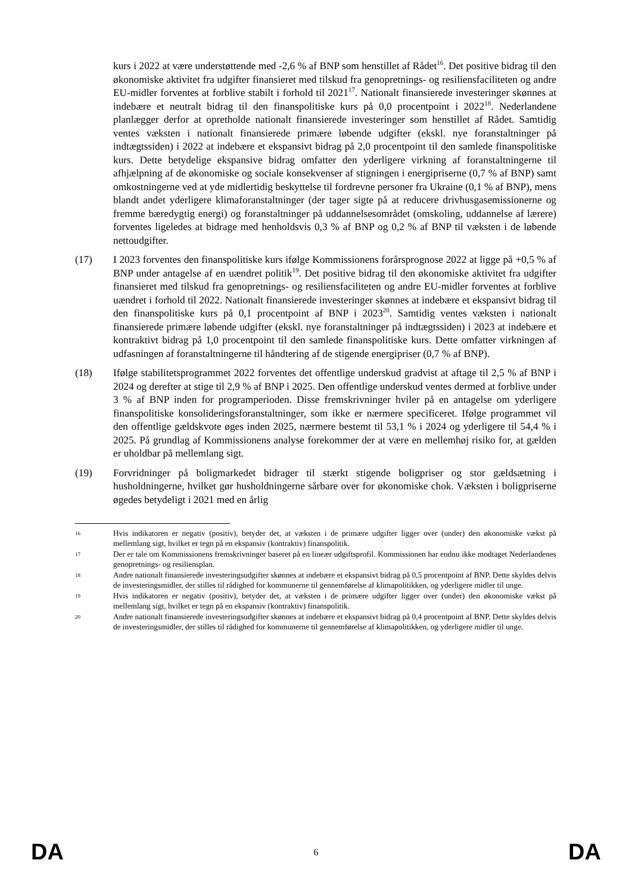kurs i 2022 at være understøttende med -2,6 % af BNP som henstillet af Rådet<sup>16</sup>. Det positive bidrag til den økonomiske aktivitet fra udgifter finansieret med tilskud fra genopretnings- og resiliensfaciliteten og andre EU-midler forventes at forblive stabilt i forhold til 2021<sup>17</sup>. Nationalt finansierede investeringer skønnes at indebære et neutralt bidrag til den finanspolitiske kurs på 0,0 procentpoint i 2022<sup>18</sup>. Nederlandene planlægger derfor at opretholde nationalt finansierede investeringer som henstillet af Rådet. Samtidig ventes væksten i nationalt finansierede primære løbende udgifter (ekskl. nye foranstaltninger på indtægtssiden) i 2022 at indebære et ekspansivt bidrag på 2,0 procentpoint til den samlede finanspolitiske kurs. Dette betydelige ekspansive bidrag omfatter den yderligere virkning af foranstaltningerne til afhjælpning af de økonomiske og sociale konsekvenser af stigningen i energipriserne (0,7 % af BNP) samt omkostningerne ved at yde midlertidig beskyttelse til fordrevne personer fra Ukraine (0,1 % af BNP), mens blandt andet yderligere klimaforanstaltninger (der tager sigte på at reducere drivhusgasemissionerne og fremme bæredygtig energi) og foranstaltninger på uddannelsesområdet (omskoling, uddannelse af lærere) forventes ligeledes at bidrage med henholdsvis 0,3 % af BNP og 0,2 % af BNP til væksten i de løbende nettoudgifter.
(17) I 2023 forventes den finanspolitiske kurs ifølge Kommissionens forårsprognose 2022 at ligge på +0,5 % af BNP under antagelse af en uændret politik<sup>19</sup>. Det positive bidrag til den økonomiske aktivitet fra udgifter finansieret med tilskud fra genopretnings- og resiliensfaciliteten og andre EU-midler forventes at forblive uændret i forhold til 2022. Nationalt finansierede investeringer skønnes at indebære et ekspansivt bidrag til den finanspolitiske kurs på 0,1 procentpoint af BNP i 2023<sup>20</sup>. Samtidig ventes væksten i nationalt finansierede primære løbende udgifter (ekskl. nye foranstaltninger på indtægtssiden) i 2023 at indebære et kontraktivt bidrag på 1,0 procentpoint til den samlede finanspolitiske kurs. Dette omfatter virkningen af udfasningen af foranstaltningerne til håndtering af de stigende energipriser (0,7 % af BNP).
(18) Ifølge stabilitetsprogrammet 2022 forventes det offentlige underskud gradvist at aftage til 2,5 % af BNP i 2024 og derefter at stige til 2,9 % af BNP i 2025. Den offentlige underskud ventes dermed at forblive under 3 % af BNP inden for programperioden. Disse fremskrivninger hviler på en antagelse om yderligere finanspolitiske konsolideringsforanstaltninger, som ikke er nærmere specificeret. Ifølge programmet vil den offentlige gældskvote øges inden 2025, nærmere bestemt til 53,1 % i 2024 og yderligere til 54,4 % i 2025. På grundlag af Kommissionens analyse forekommer der at være en mellemhøj risiko for, at gælden er uholdbar på mellemlang sigt.
(19) Forvridninger på boligmarkedet bidrager til stærkt stigende boligpriser og stor gældsætning i husholdningerne, hvilket gør husholdningerne sårbare over for økonomiske chok. Væksten i boligpriserne øgedes betydeligt i 2021 med en årlig
16
Hvis indikatoren er negativ (positiv), betyder det, at væksten i de primære udgifter ligger over (under) den økonomiske vækst på mellemlang sigt, hvilket er tegn på en ekspansiv (kontraktiv) finanspolitik.
17
Der er tale om Kommissionens fremskrivninger baseret på en lineær udgiftsprofil. Kommissionen har endnu ikke modtaget Nederlandenes genopretnings- og resiliensplan.
18
Andre nationalt finansierede investeringsudgifter skønnes at indebære et ekspansivt bidrag på 0,5 procentpoint af BNP. Dette skyldes delvis de investeringsmidler, der stilles til rådighed for kommunerne til gennemførelse af klimapolitikken, og yderligere midler til unge.
19
Hvis indikatoren er negativ (positiv), betyder det, at væksten i de primære udgifter ligger over (under) den økonomiske vækst på mellemlang sigt, hvilket er tegn på en ekspansiv (kontraktiv) finanspolitik.
20
Andre nationalt finansierede investeringsudgifter skønnes at indebære et ekspansivt bidrag på 0,4 procentpoint af BNP. Dette skyldes delvis de investeringsmidler, der stilles til rådighed for kommunerne til gennemførelse af klimapolitikken, og yderligere midler til unge.
DA 6 DA